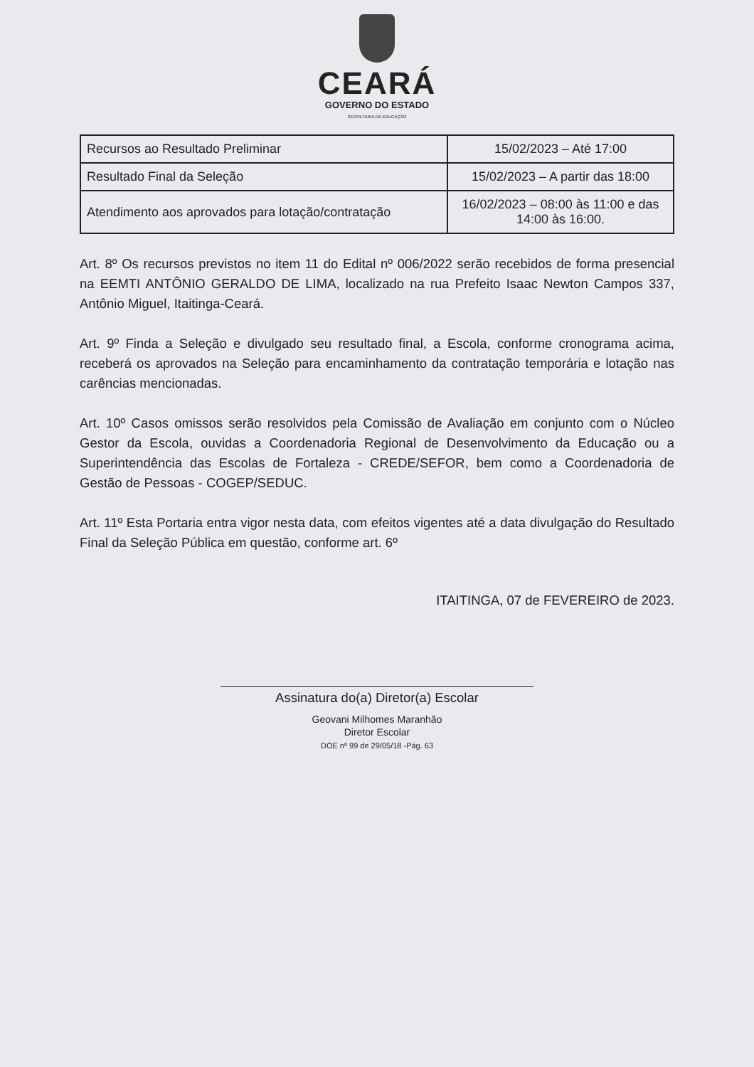CEARÁ
GOVERNO DO ESTADO
SECRETARIA DA EDUCAÇÃO
| Recursos ao Resultado Preliminar | 15/02/2023 – Até 17:00 |
| Resultado Final da Seleção | 15/02/2023 – A partir das 18:00 |
| Atendimento aos aprovados para lotação/contratação | 16/02/2023 – 08:00 às 11:00 e das 14:00 às 16:00. |
Art. 8º Os recursos previstos no item 11 do Edital nº 006/2022 serão recebidos de forma presencial na EEMTI ANTÔNIO GERALDO DE LIMA, localizado na rua Prefeito Isaac Newton Campos 337, Antônio Miguel, Itaitinga-Ceará.
Art. 9º Finda a Seleção e divulgado seu resultado final, a Escola, conforme cronograma acima, receberá os aprovados na Seleção para encaminhamento da contratação temporária e lotação nas carências mencionadas.
Art. 10º Casos omissos serão resolvidos pela Comissão de Avaliação em conjunto com o Núcleo Gestor da Escola, ouvidas a Coordenadoria Regional de Desenvolvimento da Educação ou a Superintendência das Escolas de Fortaleza - CREDE/SEFOR, bem como a Coordenadoria de Gestão de Pessoas - COGEP/SEDUC.
Art. 11º Esta Portaria entra vigor nesta data, com efeitos vigentes até a data divulgação do Resultado Final da Seleção Pública em questão, conforme art. 6º
ITAITINGA, 07 de FEVEREIRO de 2023.
Assinatura do(a) Diretor(a) Escolar
Geovani Milhomes Maranhão
Diretor Escolar
DOE nº 99 de 29/05/18 -Pág. 63